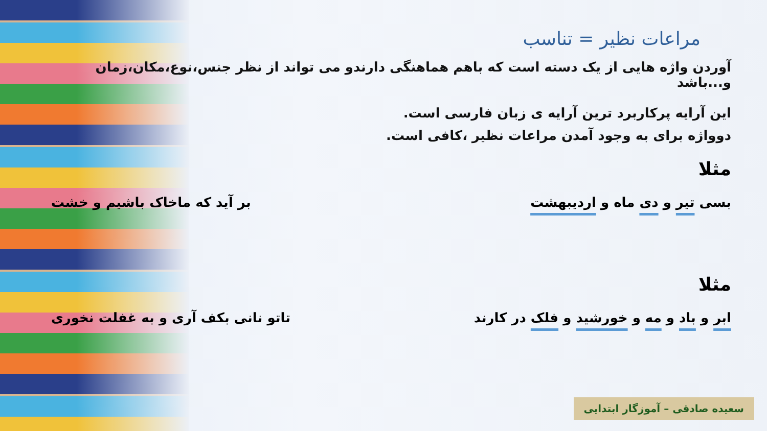مراعات نظیر = تناسب
آوردن واژه هایی از یک دسته است که باهم هماهنگی دارندو می تواند از نظر جنس،نوع،مکان،زمان و...باشد
این آرایه پرکاربرد ترین آرایه ی زبان فارسی است.
دوواژه برای به وجود آمدن مراعات نظیر ،کافی است.
مثلا
بسی تیر و دی ماه و اردیبهشت بر آید که ماخاک باشیم و خشت
مثلا
ابر و باد و مه و خورشید و فلک در کارند تاتو نانی بکف آری و به غفلت نخوری
سعیده صادقی – آموزگار ابتدایی